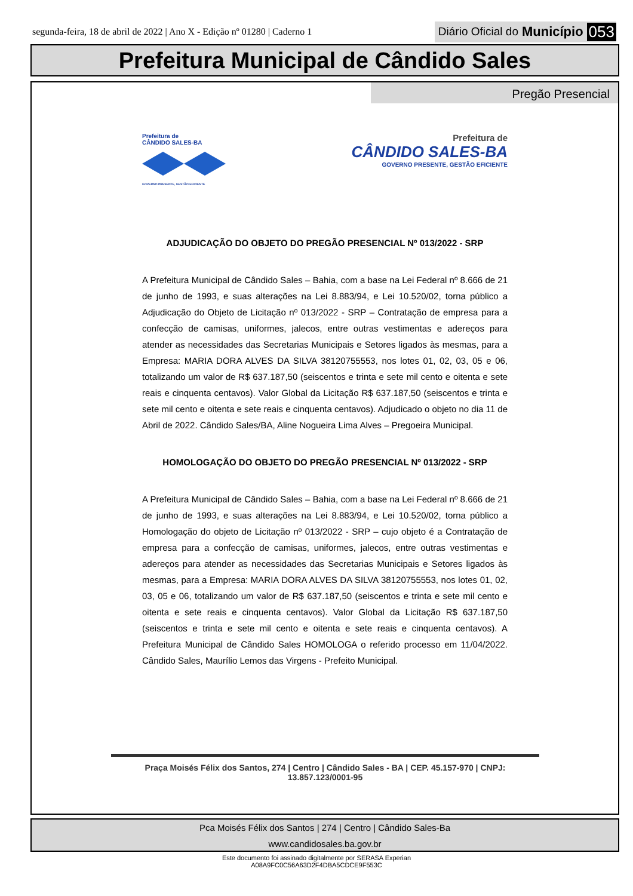segunda-feira, 18 de abril de 2022 | Ano X - Edição nº 01280 | Caderno 1
Diário Oficial do Município 053
Prefeitura Municipal de Cândido Sales
Pregão Presencial
Prefeitura de
CÂNDIDO SALES-BA
GOVERNO PRESENTE, GESTÃO EFICIENTE
Prefeitura de
CÂNDIDO SALES-BA
GOVERNO PRESENTE, GESTÃO EFICIENTE
ADJUDICAÇÃO DO OBJETO DO PREGÃO PRESENCIAL Nº 013/2022 - SRP
A Prefeitura Municipal de Cândido Sales – Bahia, com a base na Lei Federal nº 8.666 de 21 de junho de 1993, e suas alterações na Lei 8.883/94, e Lei 10.520/02, torna público a Adjudicação do Objeto de Licitação nº 013/2022 - SRP – Contratação de empresa para a confecção de camisas, uniformes, jalecos, entre outras vestimentas e adereços para atender as necessidades das Secretarias Municipais e Setores ligados às mesmas, para a Empresa: MARIA DORA ALVES DA SILVA 38120755553, nos lotes 01, 02, 03, 05 e 06, totalizando um valor de R$ 637.187,50 (seiscentos e trinta e sete mil cento e oitenta e sete reais e cinquenta centavos). Valor Global da Licitação R$ 637.187,50 (seiscentos e trinta e sete mil cento e oitenta e sete reais e cinquenta centavos). Adjudicado o objeto no dia 11 de Abril de 2022. Cândido Sales/BA, Aline Nogueira Lima Alves – Pregoeira Municipal.
HOMOLOGAÇÃO DO OBJETO DO PREGÃO PRESENCIAL Nº 013/2022 - SRP
A Prefeitura Municipal de Cândido Sales – Bahia, com a base na Lei Federal nº 8.666 de 21 de junho de 1993, e suas alterações na Lei 8.883/94, e Lei 10.520/02, torna público a Homologação do objeto de Licitação nº 013/2022 - SRP – cujo objeto é a Contratação de empresa para a confecção de camisas, uniformes, jalecos, entre outras vestimentas e adereços para atender as necessidades das Secretarias Municipais e Setores ligados às mesmas, para a Empresa: MARIA DORA ALVES DA SILVA 38120755553, nos lotes 01, 02, 03, 05 e 06, totalizando um valor de R$ 637.187,50 (seiscentos e trinta e sete mil cento e oitenta e sete reais e cinquenta centavos). Valor Global da Licitação R$ 637.187,50 (seiscentos e trinta e sete mil cento e oitenta e sete reais e cinquenta centavos). A Prefeitura Municipal de Cândido Sales HOMOLOGA o referido processo em 11/04/2022. Cândido Sales, Maurílio Lemos das Virgens - Prefeito Municipal.
Praça Moisés Félix dos Santos, 274 | Centro | Cândido Sales - BA | CEP. 45.157-970 | CNPJ: 13.857.123/0001-95
Pca Moisés Félix dos Santos | 274 | Centro | Cândido Sales-Ba
www.candidosales.ba.gov.br
Este documento foi assinado digitalmente por SERASA Experian
A08A9FC0C56A63D2F4DBA5CDCE9F553C